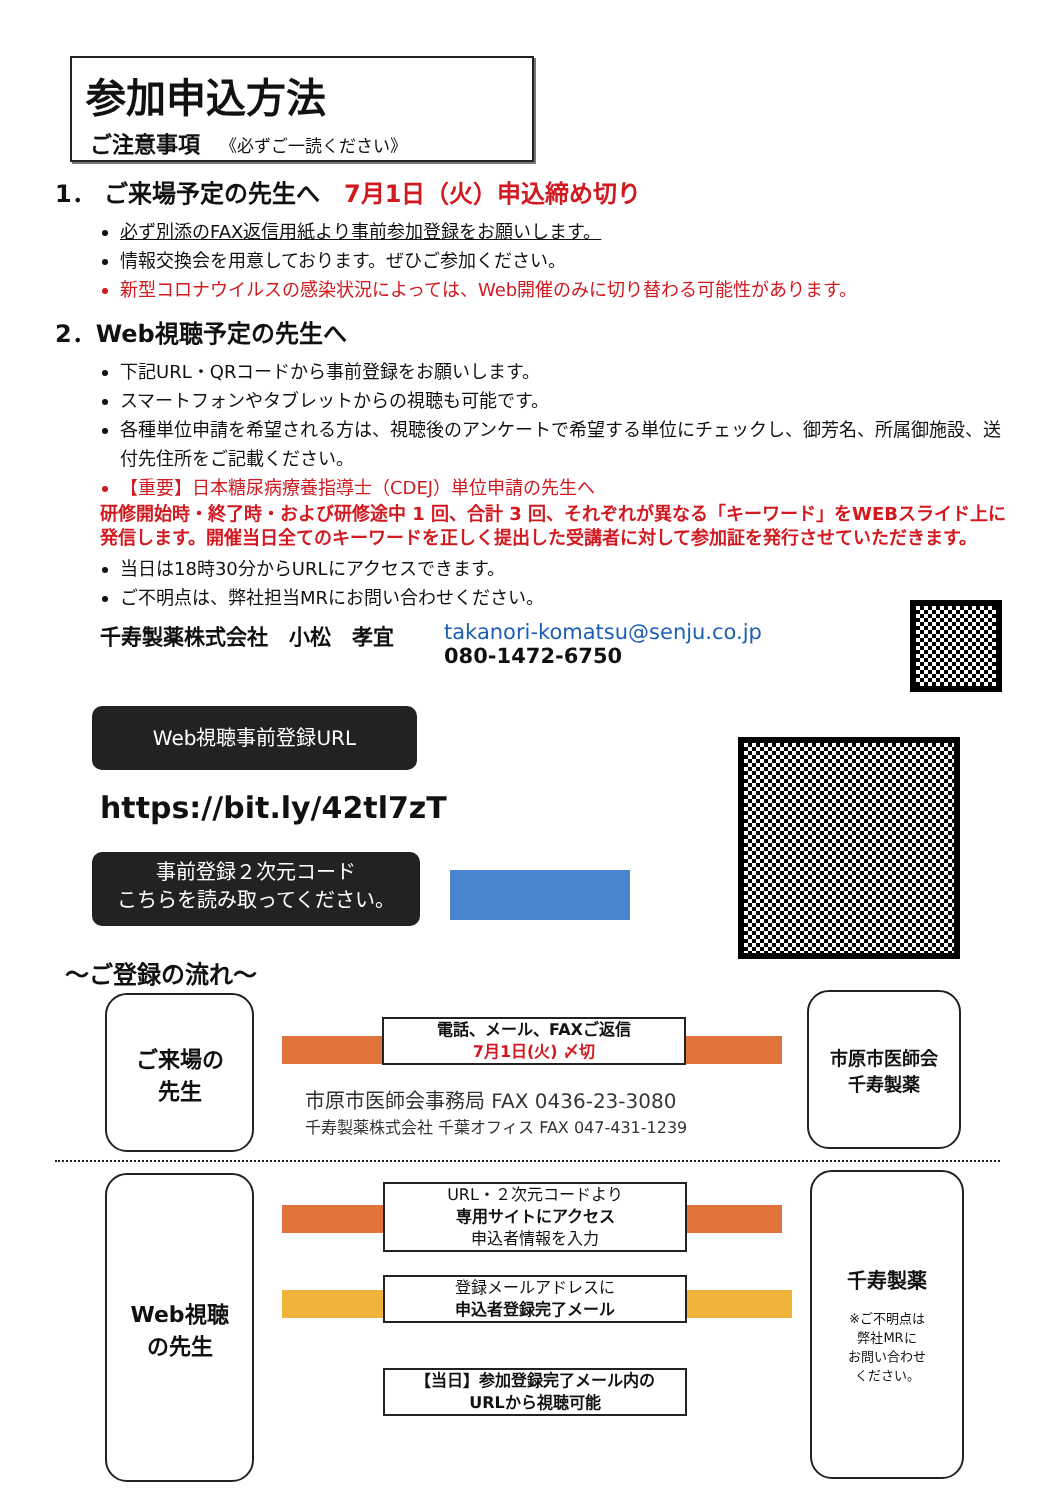参加申込方法
ご注意事項 《必ずご一読ください》
1． ご来場予定の先生へ　7月1日（火）申込締め切り
必ず別添のFAX返信用紙より事前参加登録をお願いします。
情報交換会を用意しております。ぜひご参加ください。
新型コロナウイルスの感染状況によっては、Web開催のみに切り替わる可能性があります。
2．Web視聴予定の先生へ
下記URL・QRコードから事前登録をお願いします。
スマートフォンやタブレットからの視聴も可能です。
各種単位申請を希望される方は、視聴後のアンケートで希望する単位にチェックし、御芳名、所属御施設、送付先住所をご記載ください。
【重要】日本糖尿病療養指導士（CDEJ）単位申請の先生へ
研修開始時・終了時・および研修途中 1 回、合計 3 回、それぞれが異なる「キーワード」をWEBスライド上に発信します。開催当日全てのキーワードを正しく提出した受講者に対して参加証を発行させていただきます。
当日は18時30分からURLにアクセスできます。
ご不明点は、弊社担当MRにお問い合わせください。
千寿製薬株式会社　小松　孝宜 takanori-komatsu@senju.co.jp
080-1472-6750
Web視聴事前登録URL
https://bit.ly/42tl7zT
事前登録２次元コード
こちらを読み取ってください。
～ご登録の流れ～
ご来場の
先生
電話、メール、FAXご返信
7月1日(火) 〆切
市原市医師会事務局 FAX 0436-23-3080
千寿製薬株式会社 千葉オフィス FAX 047-431-1239
市原市医師会
千寿製薬
Web視聴
の先生
URL・２次元コードより
専用サイトにアクセス
申込者情報を入力
登録メールアドレスに
申込者登録完了メール
【当日】参加登録完了メール内の
URLから視聴可能
千寿製薬
※ご不明点は
弊社MRに
お問い合わせ
ください。